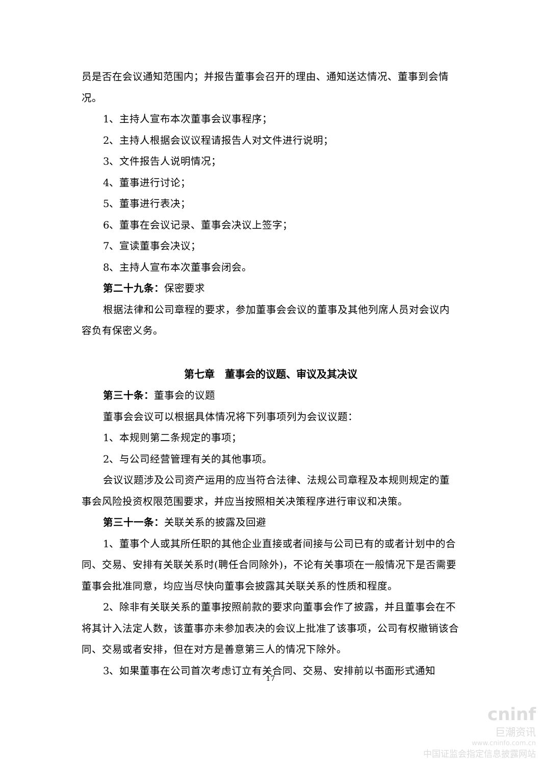员是否在会议通知范围内；并报告董事会召开的理由、通知送达情况、董事到会情况。
1、主持人宣布本次董事会议事程序；
2、主持人根据会议议程请报告人对文件进行说明；
3、文件报告人说明情况；
4、董事进行讨论；
5、董事进行表决；
6、董事在会议记录、董事会决议上签字；
7、宣读董事会决议；
8、主持人宣布本次董事会闭会。
第二十九条：保密要求
根据法律和公司章程的要求，参加董事会会议的董事及其他列席人员对会议内容负有保密义务。
第七章　董事会的议题、审议及其决议
第三十条：董事会的议题
董事会会议可以根据具体情况将下列事项列为会议议题：
1、本规则第二条规定的事项；
2、与公司经营管理有关的其他事项。
会议议题涉及公司资产运用的应当符合法律、法规公司章程及本规则规定的董事会风险投资权限范围要求，并应当按照相关决策程序进行审议和决策。
第三十一条：关联关系的披露及回避
1、董事个人或其所任职的其他企业直接或者间接与公司已有的或者计划中的合同、交易、安排有关联关系时(聘任合同除外)，不论有关事项在一般情况下是否需要董事会批准同意，均应当尽快向董事会披露其关联关系的性质和程度。
2、除非有关联关系的董事按照前款的要求向董事会作了披露，并且董事会在不将其计入法定人数，该董事亦未参加表决的会议上批准了该事项，公司有权撤销该合同、交易或者安排，但在对方是善意第三人的情况下除外。
3、如果董事在公司首次考虑订立有关合同、交易、安排前以书面形式通知
17
cninf
巨潮资讯
www.cninfo.com.cn
中国证监会指定信息披露网站